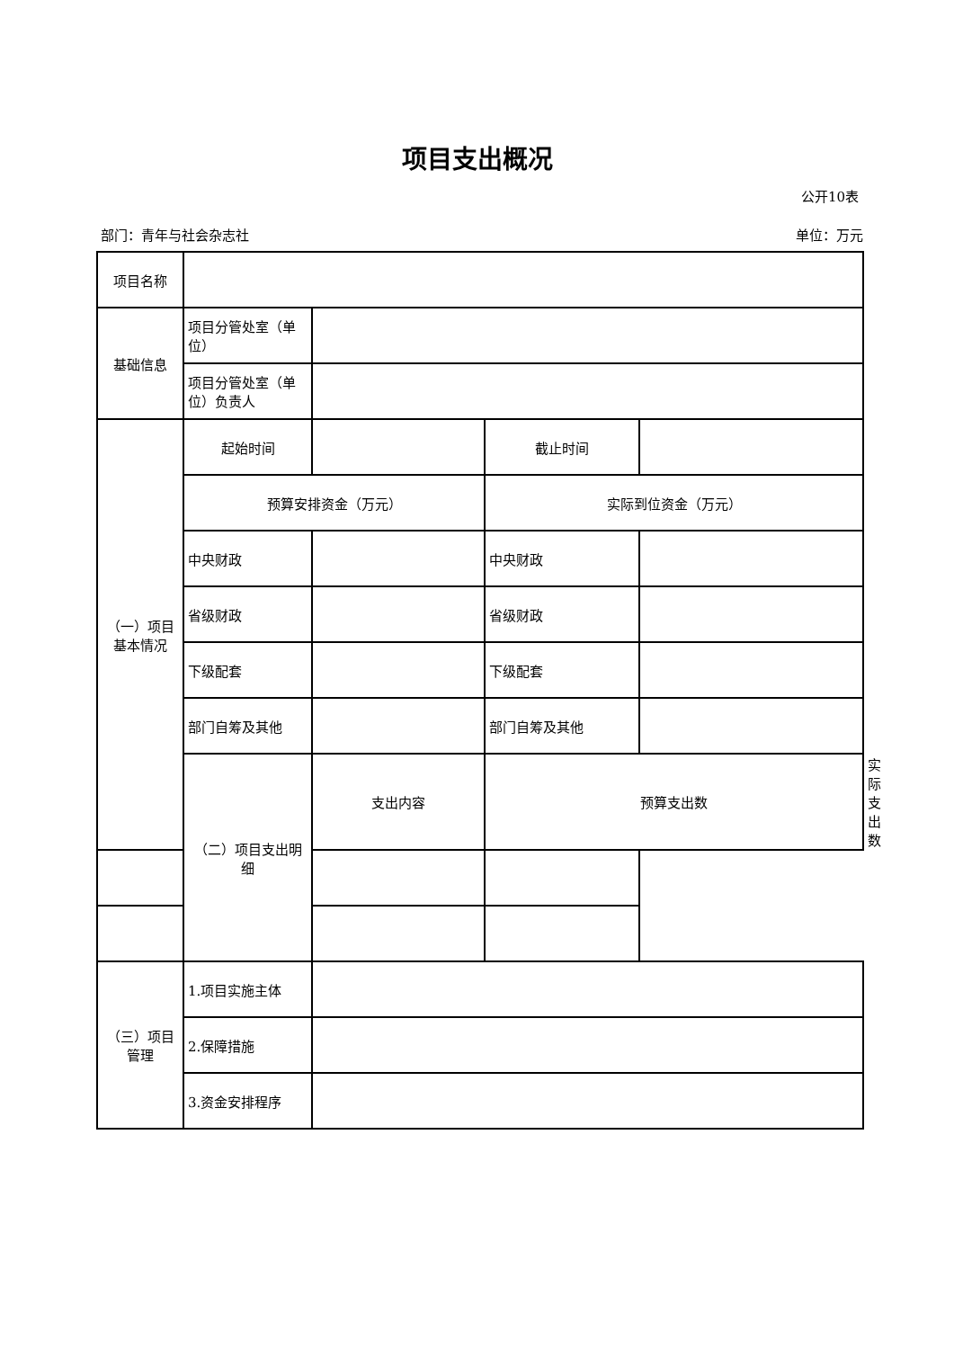项目支出概况
公开10表
部门：青年与社会杂志社 单位：万元
| 项目名称 | | | | | |
| 基础信息 | 项目分管处室（单位） | | | | |
| | 项目分管处室（单位）负责人 | | | | |
| （一）项目基本情况 | 起始时间 | | 截止时间 | | |
| | 预算安排资金（万元） | | 实际到位资金（万元） | | |
| | 中央财政 | | 中央财政 | | |
| | 省级财政 | | 省级财政 | | |
| | 下级配套 | | 下级配套 | | |
| | 部门自筹及其他 | | 部门自筹及其他 | | |
| | （二）项目支出明细 | 支出内容 | 预算支出数 | | 实际支出数 |
| （三）项目管理 | 1.项目实施主体 | | | | |
| | 2.保障措施 | | | | |
| | 3.资金安排程序 | | | | |